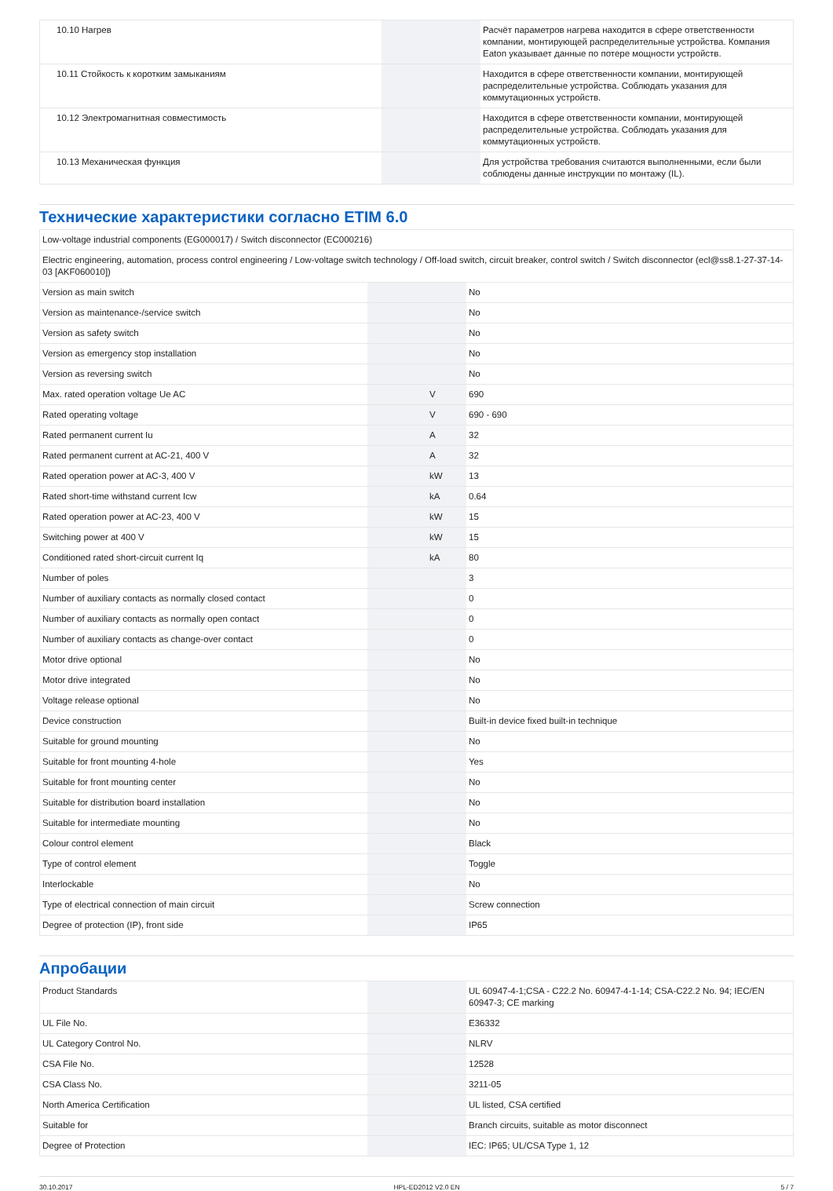| 10.10 Нагрев | | | Расчёт параметров нагрева находится в сфере ответственности компании, монтирующей распределительные устройства. Компания Eaton указывает данные по потере мощности устройств. |
| 10.11 Стойкость к коротким замыканиям | | | Находится в сфере ответственности компании, монтирующей распределительные устройства. Соблюдать указания для коммутационных устройств. |
| 10.12 Электромагнитная совместимость | | | Находится в сфере ответственности компании, монтирующей распределительные устройства. Соблюдать указания для коммутационных устройств. |
| 10.13 Механическая функция | | | Для устройства требования считаются выполненными, если были соблюдены данные инструкции по монтажу (IL). |
Технические характеристики согласно ETIM 6.0
| Low-voltage industrial components (EG000017) / Switch disconnector (EC000216) | | | |
| Electric engineering, automation, process control engineering / Low-voltage switch technology / Off-load switch, circuit breaker, control switch / Switch disconnector (ecl@ss8.1-27-37-14-03 [AKF060010]) | | | |
| Version as main switch | | | No |
| Version as maintenance-/service switch | | | No |
| Version as safety switch | | | No |
| Version as emergency stop installation | | | No |
| Version as reversing switch | | | No |
| Max. rated operation voltage Ue AC | | V | 690 |
| Rated operating voltage | | V | 690 - 690 |
| Rated permanent current Iu | | A | 32 |
| Rated permanent current at AC-21, 400 V | | A | 32 |
| Rated operation power at AC-3, 400 V | | kW | 13 |
| Rated short-time withstand current Icw | | kA | 0.64 |
| Rated operation power at AC-23, 400 V | | kW | 15 |
| Switching power at 400 V | | kW | 15 |
| Conditioned rated short-circuit current Iq | | kA | 80 |
| Number of poles | | | 3 |
| Number of auxiliary contacts as normally closed contact | | | 0 |
| Number of auxiliary contacts as normally open contact | | | 0 |
| Number of auxiliary contacts as change-over contact | | | 0 |
| Motor drive optional | | | No |
| Motor drive integrated | | | No |
| Voltage release optional | | | No |
| Device construction | | | Built-in device fixed built-in technique |
| Suitable for ground mounting | | | No |
| Suitable for front mounting 4-hole | | | Yes |
| Suitable for front mounting center | | | No |
| Suitable for distribution board installation | | | No |
| Suitable for intermediate mounting | | | No |
| Colour control element | | | Black |
| Type of control element | | | Toggle |
| Interlockable | | | No |
| Type of electrical connection of main circuit | | | Screw connection |
| Degree of protection (IP), front side | | | IP65 |
Апробации
| Product Standards | | | UL 60947-4-1;CSA - C22.2 No. 60947-4-1-14; CSA-C22.2 No. 94; IEC/EN 60947-3; CE marking |
| UL File No. | | | E36332 |
| UL Category Control No. | | | NLRV |
| CSA File No. | | | 12528 |
| CSA Class No. | | | 3211-05 |
| North America Certification | | | UL listed, CSA certified |
| Suitable for | | | Branch circuits, suitable as motor disconnect |
| Degree of Protection | | | IEC: IP65; UL/CSA Type 1, 12 |
30.10.2017 HPL-ED2012 V2.0 EN 5 / 7